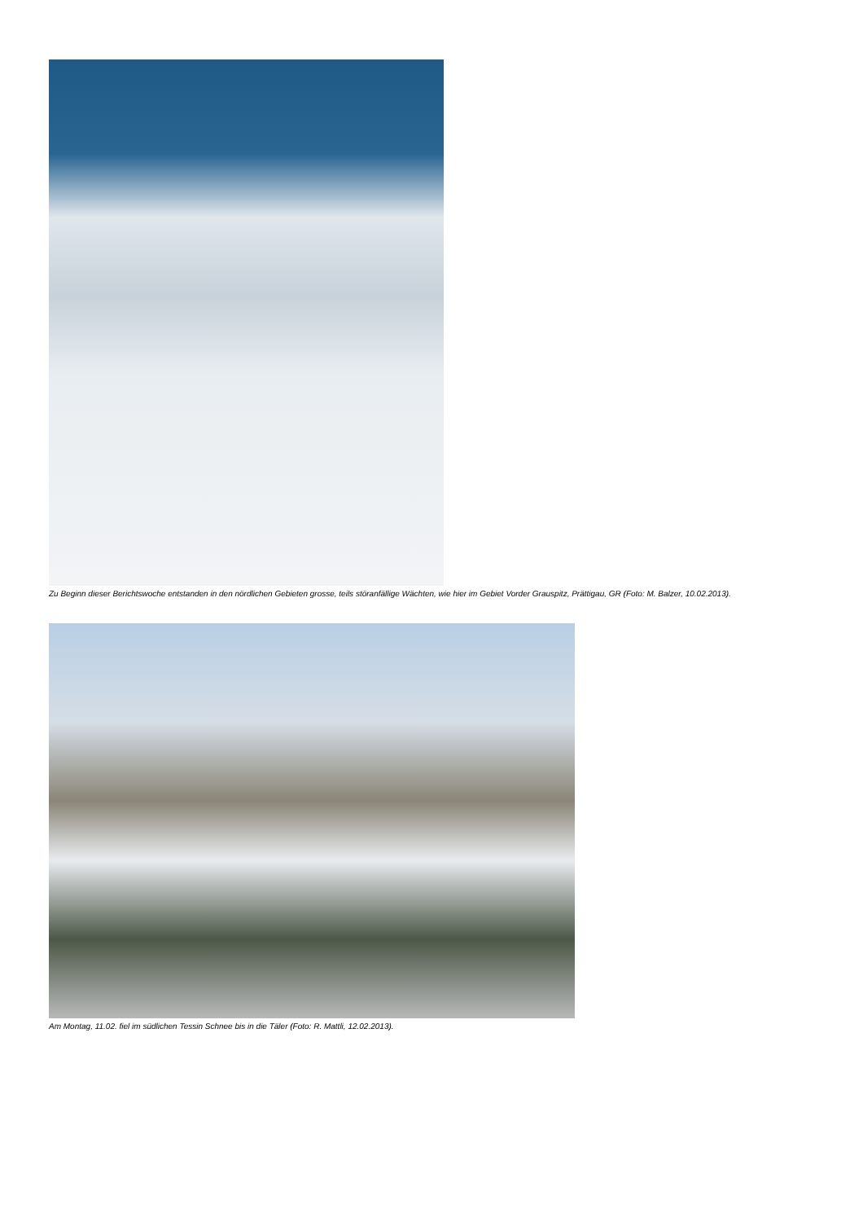Zu Beginn dieser Berichtswoche entstanden in den nördlichen Gebieten grosse, teils störanfällige Wächten, wie hier im Gebiet Vorder Grauspitz, Prättigau, GR (Foto: M. Balzer, 10.02.2013).
Am Montag, 11.02. fiel im südlichen Tessin Schnee bis in die Täler (Foto: R. Mattli, 12.02.2013).